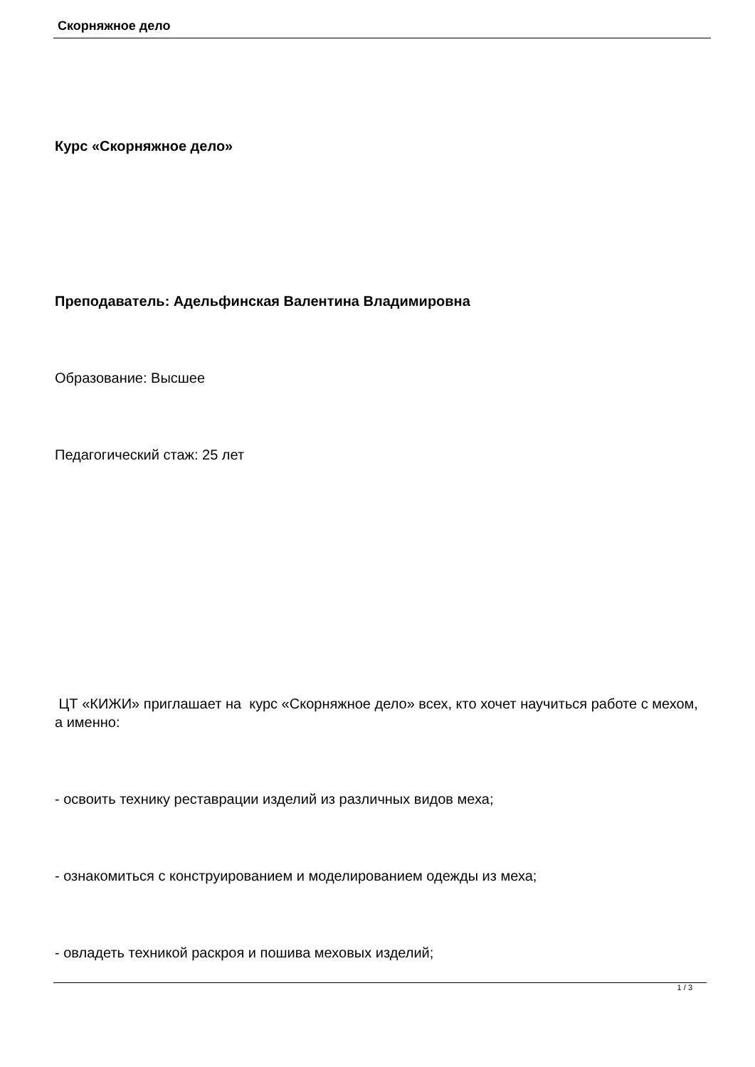Скорняжное дело
Курс «Скорняжное дело»
Преподаватель: Адельфинская Валентина Владимировна
Образование: Высшее
Педагогический стаж: 25 лет
ЦТ «КИЖИ» приглашает на курс «Скорняжное дело» всех, кто хочет научиться работе с мехом, а именно:
- освоить технику реставрации изделий из различных видов меха;
- ознакомиться с конструированием и моделированием одежды из меха;
- овладеть техникой раскроя и пошива меховых изделий;
1 / 3